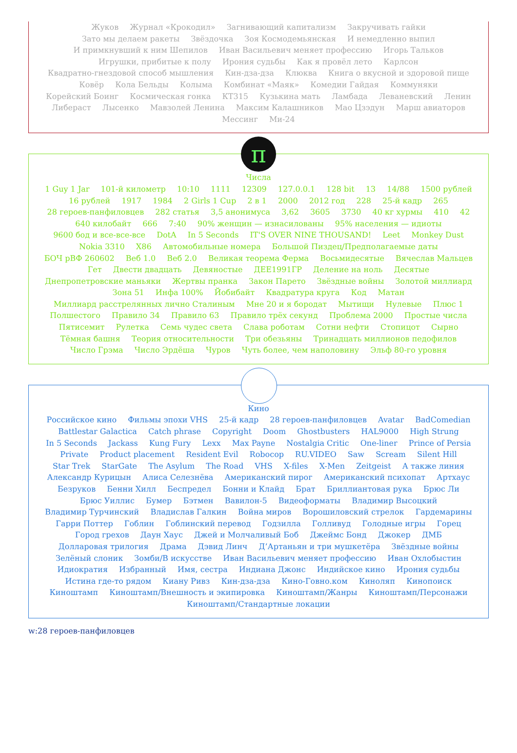Жуков Журнал «Крокодил» Загнивающий капитализм Закручивать гайки
Зато мы делаем ракеты Звёздочка Зоя Космодемьянская И немедленно выпил
И примкнувший к ним Шепилов Иван Васильевич меняет профессию Игорь Тальков
Игрушки, прибитые к полу Ирония судьбы Как я провёл лето Карлсон
Квадратно-гнездовой способ мышления Кин-дза-дза Клюква Книга о вкусной и здоровой пище
Ковёр Кола Бельды Колыма Комбинат «Маяк» Комедии Гайдая Коммуняки
Корейский Боинг Космическая гонка КТ315 Кузькина мать Ламбада Леваневский Ленин
Либераст Лысенко Мавзолей Ленина Максим Калашников Мао Цзэдун Марш авиаторов
Мессинг Ми-24
π
Числа
1 Guy 1 Jar 101-й километр 10:10 1111 12309 127.0.0.1 128 bit 13 14/88 1500 рублей 16 рублей 1917 1984 2 Girls 1 Cup 2 в 1 2000 2012 год 228 25-й кадр 265 28 героев-панфиловцев 282 статья 3,5 анонимуса 3,62 3605 3730 40 кг хурмы 410 42 640 килобайт 666 7:40 90% женщин — изнасилованы 95% населения — идиоты 9600 бод и все-все-все DotA In 5 Seconds IT'S OVER NINE THOUSAND! Leet Monkey Dust Nokia 3310 X86 Автомобильные номера Большой Пиздец/Предполагаемые даты БОЧ рВФ 260602 Веб 1.0 Веб 2.0 Великая теорема Ферма Восьмидесятые Вячеслав Мальцев Гет Двести двадцать Девяностые ДЕЕ1991ГР Деление на ноль Десятые Днепропетровские маньяки Жертвы пранка Закон Парето Звёздные войны Золотой миллиард Зона 51 Инфа 100% Йобибайт Квадратура круга Код Матан Миллиард расстрелянных лично Сталиным Мне 20 и я бородат Мытищи Нулевые Плюс 1 Полшестого Правило 34 Правило 63 Правило трёх секунд Проблема 2000 Простые числа Пятисемит Рулетка Семь чудес света Слава роботам Сотни нефти Стопицот Сырно Тёмная башня Теория относительности Три обезьяны Тринадцать миллионов педофилов Число Грэма Число Эрдёша Чуров Чуть более, чем наполовину Эльф 80-го уровня
Кино
Российское кино Фильмы эпохи VHS 25-й кадр 28 героев-панфиловцев Avatar BadComedian Battlestar Galactica Catch phrase Copyright Doom Ghostbusters HAL9000 High Strung In 5 Seconds Jackass Kung Fury Lexx Max Payne Nostalgia Critic One-liner Prince of Persia Private Product placement Resident Evil Robocop RU.VIDEO Saw Scream Silent Hill Star Trek StarGate The Asylum The Road VHS X-files X-Men Zeitgeist А также линия Александр Курицын Алиса Селезнёва Американский пирог Американский психопат Артхаус Безруков Бенни Хилл Беспредел Бонни и Клайд Брат Бриллиантовая рука Брюс Ли Брюс Уиллис Бумер Бэтмен Вавилон-5 Видеоформаты Владимир Высоцкий Владимир Турчинский Владислав Галкин Война миров Ворошиловский стрелок Гардемарины Гарри Поттер Гоблин Гоблинский перевод Годзилла Голливуд Голодные игры Горец Город грехов Даун Хаус Джей и Молчаливый Боб Джеймс Бонд Джокер ДМБ Долларовая трилогия Драма Дэвид Линч Д’Артаньян и три мушкетёра Звёздные войны Зелёный слоник Зомби/В искусстве Иван Васильевич меняет профессию Иван Охлобыстин Идиократия Избранный Имя, сестра Индиана Джонс Индийское кино Ирония судьбы Истина где-то рядом Киану Ривз Кин-дза-дза Кино-Говно.ком Киноляп Кинопоиск Киноштамп Киноштамп/Внешность и экипировка Киноштамп/Жанры Киноштамп/Персонажи Киноштамп/Стандартные локации
w:28 героев-панфиловцев